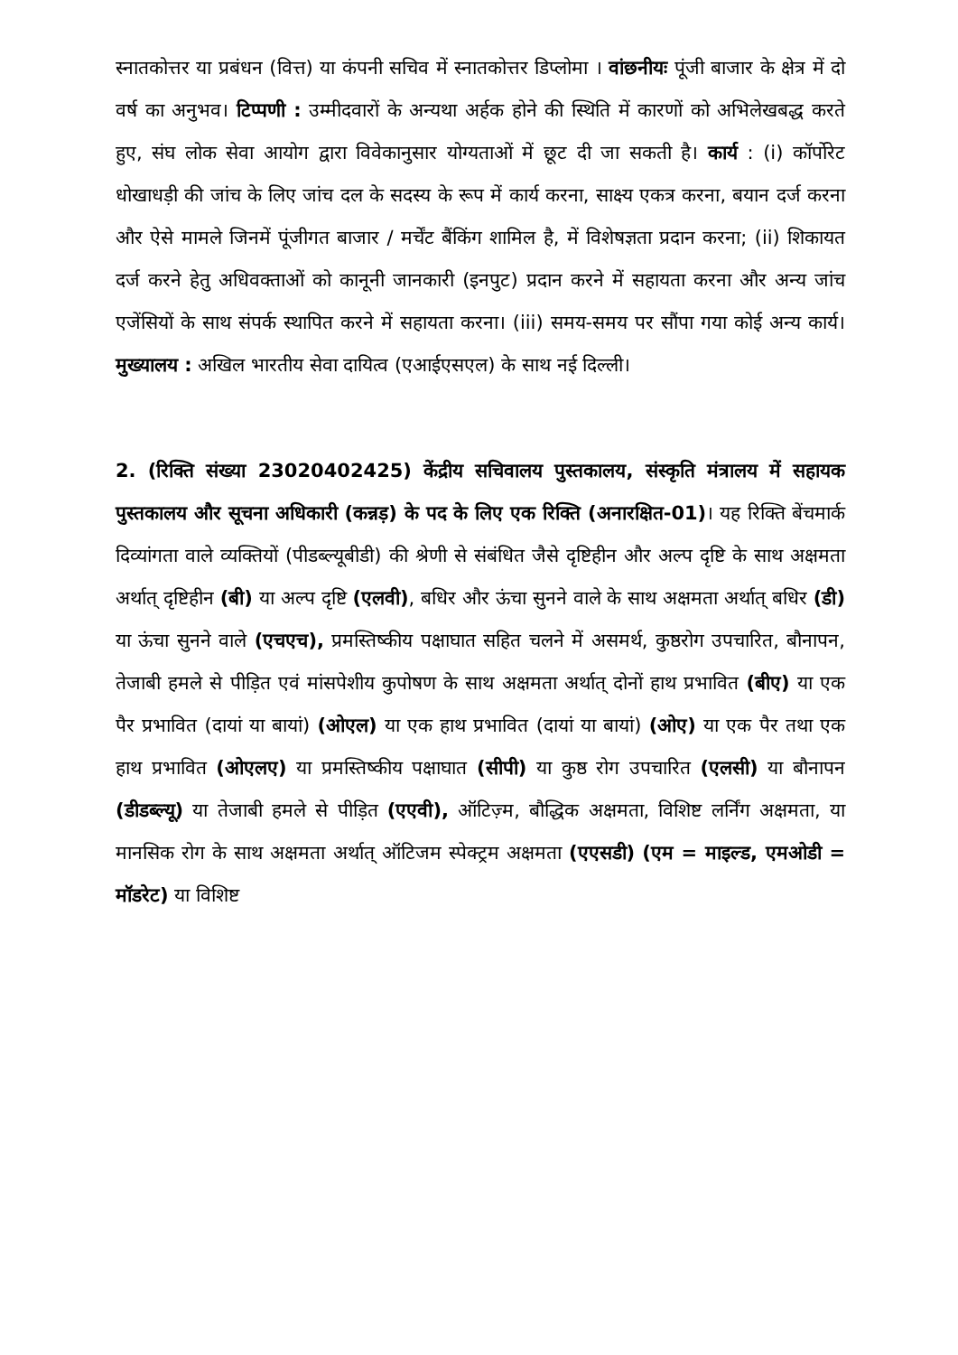स्नातकोत्तर या प्रबंधन (वित्त) या कंपनी सचिव में स्नातकोत्तर डिप्लोमा । वांछनीयः पूंजी बाजार के क्षेत्र में दो वर्ष का अनुभव। टिप्पणी : उम्मीदवारों के अन्यथा अर्हक होने की स्थिति में कारणों को अभिलेखबद्ध करते हुए, संघ लोक सेवा आयोग द्वारा विवेकानुसार योग्यताओं में छूट दी जा सकती है। कार्य : (i) कॉर्पोरेट धोखाधड़ी की जांच के लिए जांच दल के सदस्य के रूप में कार्य करना, साक्ष्य एकत्र करना, बयान दर्ज करना और ऐसे मामले जिनमें पूंजीगत बाजार / मर्चेंट बैंकिंग शामिल है, में विशेषज्ञता प्रदान करना; (ii) शिकायत दर्ज करने हेतु अधिवक्ताओं को कानूनी जानकारी (इनपुट) प्रदान करने में सहायता करना और अन्य जांच एजेंसियों के साथ संपर्क स्थापित करने में सहायता करना। (iii) समय-समय पर सौंपा गया कोई अन्य कार्य। मुख्यालय : अखिल भारतीय सेवा दायित्व (एआईएसएल) के साथ नई दिल्ली।
2. (रिक्ति संख्या 23020402425) केंद्रीय सचिवालय पुस्तकालय, संस्कृति मंत्रालय में सहायक पुस्तकालय और सूचना अधिकारी (कन्नड़) के पद के लिए एक रिक्ति (अनारक्षित-01)। यह रिक्ति बेंचमार्क दिव्यांगता वाले व्यक्तियों (पीडब्ल्यूबीडी) की श्रेणी से संबंधित जैसे दृष्टिहीन और अल्प दृष्टि के साथ अक्षमता अर्थात् दृष्टिहीन (बी) या अल्प दृष्टि (एलवी), बधिर और ऊंचा सुनने वाले के साथ अक्षमता अर्थात् बधिर (डी) या ऊंचा सुनने वाले (एचएच), प्रमस्तिष्कीय पक्षाघात सहित चलने में असमर्थ, कुष्ठरोग उपचारित, बौनापन, तेजाबी हमले से पीड़ित एवं मांसपेशीय कुपोषण के साथ अक्षमता अर्थात् दोनों हाथ प्रभावित (बीए) या एक पैर प्रभावित (दायां या बायां) (ओएल) या एक हाथ प्रभावित (दायां या बायां) (ओए) या एक पैर तथा एक हाथ प्रभावित (ओएलए) या प्रमस्तिष्कीय पक्षाघात (सीपी) या कुष्ठ रोग उपचारित (एलसी) या बौनापन (डीडब्ल्यू) या तेजाबी हमले से पीड़ित (एएवी), ऑटिज़्म, बौद्धिक अक्षमता, विशिष्ट लर्निंग अक्षमता, या मानसिक रोग के साथ अक्षमता अर्थात् ऑटिजम स्पेक्ट्रम अक्षमता (एएसडी) (एम = माइल्ड, एमओडी = मॉडरेट) या विशिष्ट